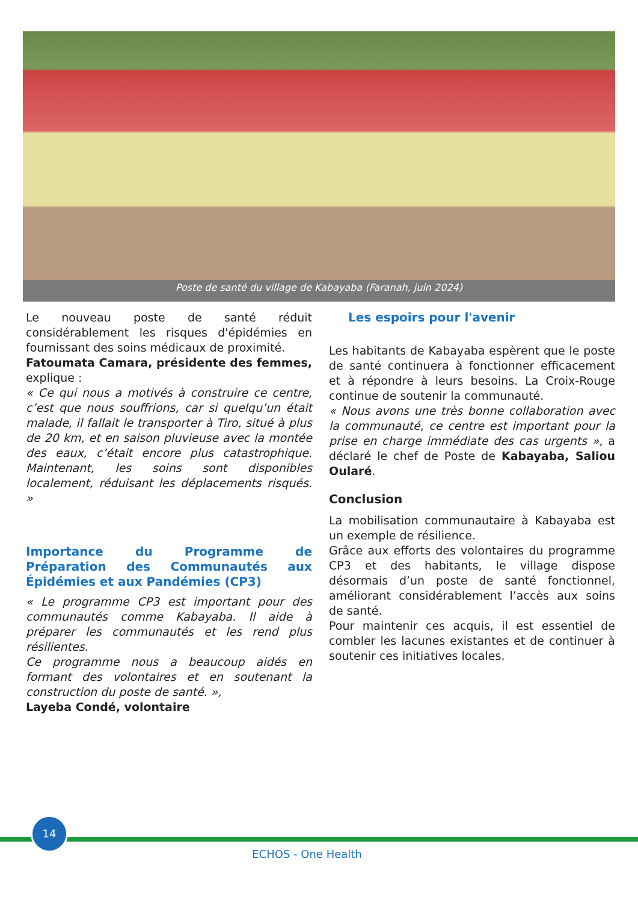Poste de santé du village de Kabayaba (Faranah, juin 2024)
Le nouveau poste de santé réduit considérablement les risques d'épidémies en fournissant des soins médicaux de proximité.
Fatoumata Camara, présidente des femmes, explique :
« Ce qui nous a motivés à construire ce centre, c’est que nous souffrions, car si quelqu’un était malade, il fallait le transporter à Tiro, situé à plus de 20 km, et en saison pluvieuse avec la montée des eaux, c’était encore plus catastrophique. Maintenant, les soins sont disponibles localement, réduisant les déplacements risqués. »
Importance du Programme de Préparation des Communautés aux Épidémies et aux Pandémies (CP3)
« Le programme CP3 est important pour des communautés comme Kabayaba. Il aide à préparer les communautés et les rend plus résilientes.
Ce programme nous a beaucoup aidés en formant des volontaires et en soutenant la construction du poste de santé. »,
Layeba Condé, volontaire
Les espoirs pour l'avenir
Les habitants de Kabayaba espèrent que le poste de santé continuera à fonctionner efficacement et à répondre à leurs besoins. La Croix-Rouge continue de soutenir la communauté.
« Nous avons une très bonne collaboration avec la communauté, ce centre est important pour la prise en charge immédiate des cas urgents », a déclaré le chef de Poste de Kabayaba, Saliou Oularé.
Conclusion
La mobilisation communautaire à Kabayaba est un exemple de résilience.
Grâce aux efforts des volontaires du programme CP3 et des habitants, le village dispose désormais d’un poste de santé fonctionnel, améliorant considérablement l’accès aux soins de santé.
Pour maintenir ces acquis, il est essentiel de combler les lacunes existantes et de continuer à soutenir ces initiatives locales.
14
ECHOS - One Health